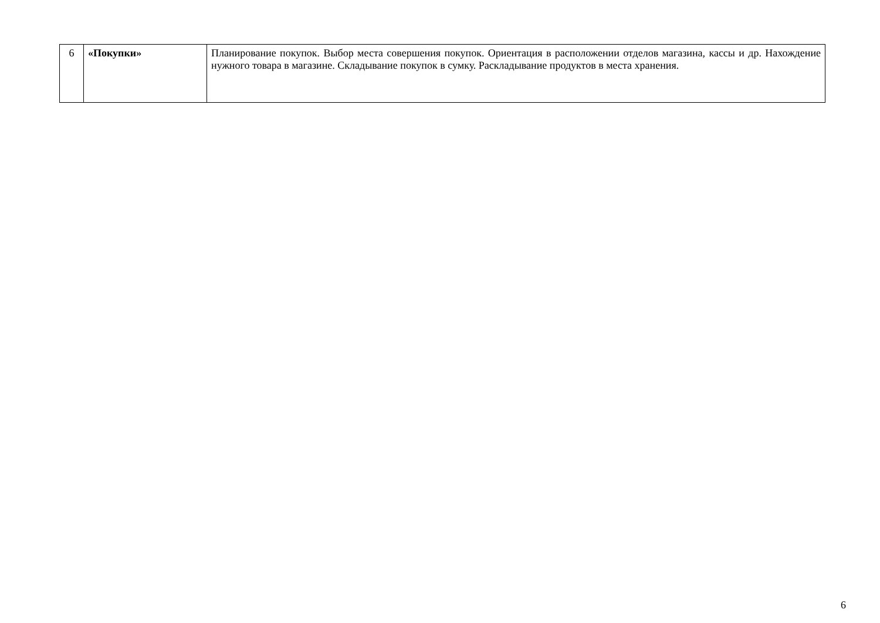| 6 | «Покупки» | Планирование покупок. Выбор места совершения покупок. Ориентация в расположении отделов магазина, кассы и др. Нахождение нужного товара в магазине. Складывание покупок в сумку. Раскладывание продуктов в места хранения. |
6